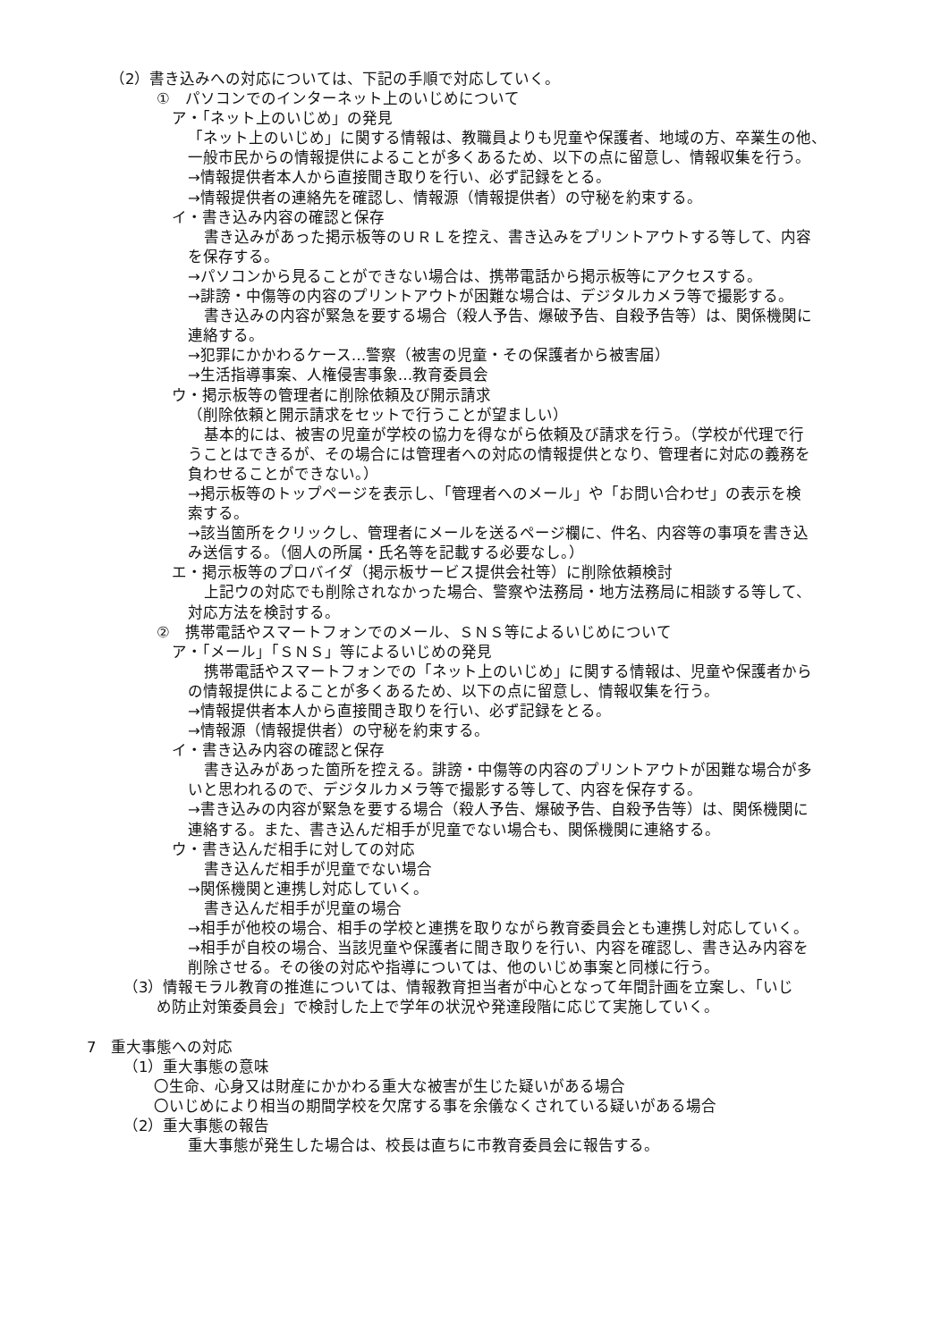（2）書き込みへの対応については、下記の手順で対応していく。
①　パソコンでのインターネット上のいじめについて
ア・「ネット上のいじめ」の発見
「ネット上のいじめ」に関する情報は、教職員よりも児童や保護者、地域の方、卒業生の他、
一般市民からの情報提供によることが多くあるため、以下の点に留意し、情報収集を行う。
→情報提供者本人から直接聞き取りを行い、必ず記録をとる。
→情報提供者の連絡先を確認し、情報源（情報提供者）の守秘を約束する。
イ・書き込み内容の確認と保存
書き込みがあった掲示板等のＵＲＬを控え、書き込みをプリントアウトする等して、内容
を保存する。
→パソコンから見ることができない場合は、携帯電話から掲示板等にアクセスする。
→誹謗・中傷等の内容のプリントアウトが困難な場合は、デジタルカメラ等で撮影する。
書き込みの内容が緊急を要する場合（殺人予告、爆破予告、自殺予告等）は、関係機関に
連絡する。
→犯罪にかかわるケース…警察（被害の児童・その保護者から被害届）
→生活指導事案、人権侵害事象…教育委員会
ウ・掲示板等の管理者に削除依頼及び開示請求
（削除依頼と開示請求をセットで行うことが望ましい）
基本的には、被害の児童が学校の協力を得ながら依頼及び請求を行う。（学校が代理で行
うことはできるが、その場合には管理者への対応の情報提供となり、管理者に対応の義務を
負わせることができない。）
→掲示板等のトップページを表示し、「管理者へのメール」や「お問い合わせ」の表示を検
索する。
→該当箇所をクリックし、管理者にメールを送るページ欄に、件名、内容等の事項を書き込
み送信する。（個人の所属・氏名等を記載する必要なし。）
エ・掲示板等のプロバイダ（掲示板サービス提供会社等）に削除依頼検討
上記ウの対応でも削除されなかった場合、警察や法務局・地方法務局に相談する等して、
対応方法を検討する。
②　携帯電話やスマートフォンでのメール、ＳＮＳ等によるいじめについて
ア・「メール」「ＳＮＳ」等によるいじめの発見
携帯電話やスマートフォンでの「ネット上のいじめ」に関する情報は、児童や保護者から
の情報提供によることが多くあるため、以下の点に留意し、情報収集を行う。
→情報提供者本人から直接聞き取りを行い、必ず記録をとる。
→情報源（情報提供者）の守秘を約束する。
イ・書き込み内容の確認と保存
書き込みがあった箇所を控える。誹謗・中傷等の内容のプリントアウトが困難な場合が多
いと思われるので、デジタルカメラ等で撮影する等して、内容を保存する。
→書き込みの内容が緊急を要する場合（殺人予告、爆破予告、自殺予告等）は、関係機関に
連絡する。また、書き込んだ相手が児童でない場合も、関係機関に連絡する。
ウ・書き込んだ相手に対しての対応
書き込んだ相手が児童でない場合
→関係機関と連携し対応していく。
書き込んだ相手が児童の場合
→相手が他校の場合、相手の学校と連携を取りながら教育委員会とも連携し対応していく。
→相手が自校の場合、当該児童や保護者に聞き取りを行い、内容を確認し、書き込み内容を
削除させる。その後の対応や指導については、他のいじめ事案と同様に行う。
（3）情報モラル教育の推進については、情報教育担当者が中心となって年間計画を立案し、「いじ
め防止対策委員会」で検討した上で学年の状況や発達段階に応じて実施していく。
7　重大事態への対応
（1）重大事態の意味
〇生命、心身又は財産にかかわる重大な被害が生じた疑いがある場合
〇いじめにより相当の期間学校を欠席する事を余儀なくされている疑いがある場合
（2）重大事態の報告
重大事態が発生した場合は、校長は直ちに市教育委員会に報告する。